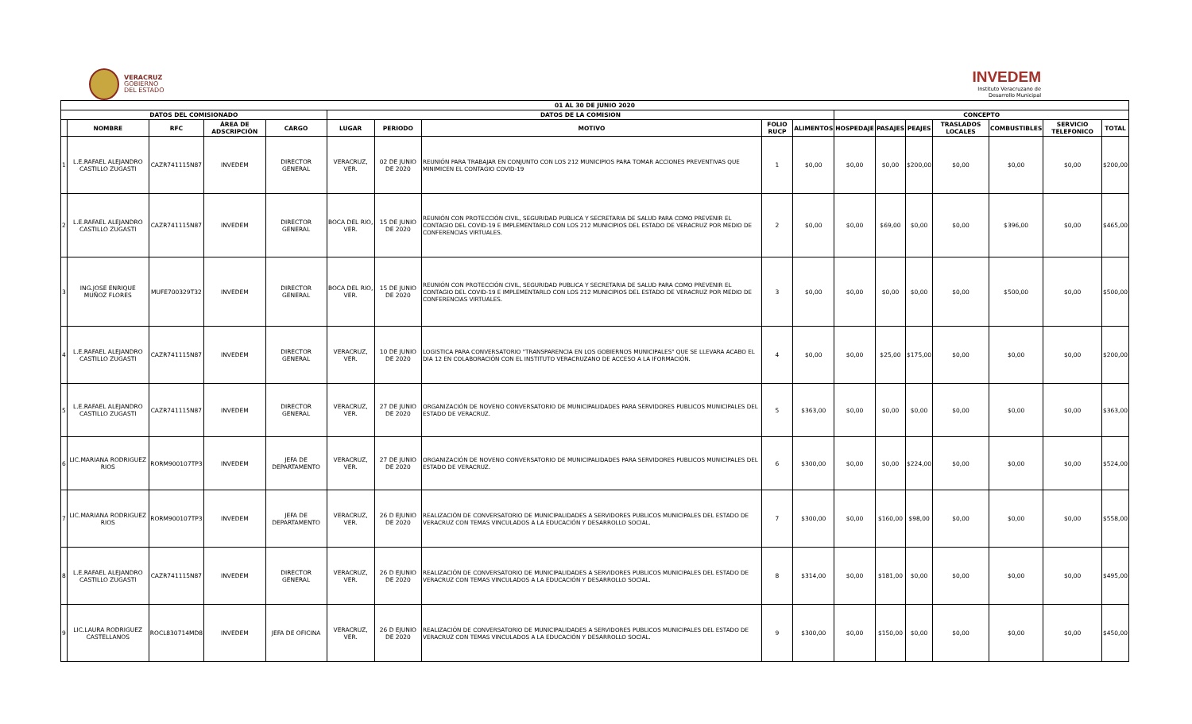VERACRUZ
GOBIERNO
DEL ESTADO
INVEDEM
Instituto Veracruzano de
Desarrollo Municipal
| 01 AL 30 DE JUNIO 2020 | | | | | | | | | | | | | | | | |
| --- | --- | --- | --- | --- | --- | --- | --- | --- | --- | --- | --- | --- | --- | --- | --- | --- |
| DATOS DEL COMISIONADO | | | | | DATOS DE LA COMISION | | | | | CONCEPTO | | | | | | |
| | NOMBRE | RFC | ÁREA DE ADSCRIPCIÓN | CARGO | LUGAR | PERIODO | MOTIVO | FOLIO RUCP | ALIMENTOS | HOSPEDAJE | PASAJES | PEAJES | TRASLADOS LOCALES | COMBUSTIBLES | SERVICIO TELEFONICO | TOTAL |
| 1 | L.E.RAFAEL ALEJANDRO CASTILLO ZUGASTI | CAZR741115N87 | INVEDEM | DIRECTOR GENERAL | VERACRUZ, VER. | 02 DE JUNIO DE 2020 | REUNIÓN PARA TRABAJAR EN CONJUNTO CON LOS 212 MUNICIPIOS PARA TOMAR ACCIONES PREVENTIVAS QUE MINIMICEN EL CONTAGIO COVID-19 | 1 | $0,00 | $0,00 | $0,00 | $200,00 | $0,00 | $0,00 | $0,00 | $200,00 |
| 2 | L.E.RAFAEL ALEJANDRO CASTILLO ZUGASTI | CAZR741115N87 | INVEDEM | DIRECTOR GENERAL | BOCA DEL RIO, VER. | 15 DE JUNIO DE 2020 | REUNIÓN CON PROTECCIÓN CIVIL, SEGURIDAD PUBLICA Y SECRETARIA DE SALUD PARA COMO PREVENIR EL CONTAGIO DEL COVID-19 E IMPLEMENTARLO CON LOS 212 MUNICIPIOS DEL ESTADO DE VERACRUZ POR MEDIO DE CONFERENCIAS VIRTUALES. | 2 | $0,00 | $0,00 | $69,00 | $0,00 | $0,00 | $396,00 | $0,00 | $465,00 |
| 3 | ING.JOSE ENRIQUE MUÑOZ FLORES | MUFE700329T32 | INVEDEM | DIRECTOR GENERAL | BOCA DEL RIO, VER. | 15 DE JUNIO DE 2020 | REUNIÓN CON PROTECCIÓN CIVIL, SEGURIDAD PUBLICA Y SECRETARIA DE SALUD PARA COMO PREVENIR EL CONTAGIO DEL COVID-19 E IMPLEMENTARLO CON LOS 212 MUNICIPIOS DEL ESTADO DE VERACRUZ POR MEDIO DE CONFERENCIAS VIRTUALES. | 3 | $0,00 | $0,00 | $0,00 | $0,00 | $0,00 | $500,00 | $0,00 | $500,00 |
| 4 | L.E.RAFAEL ALEJANDRO CASTILLO ZUGASTI | CAZR741115N87 | INVEDEM | DIRECTOR GENERAL | VERACRUZ, VER. | 10 DE JUNIO DE 2020 | LOGISTICA PARA CONVERSATORIO "TRANSPARENCIA EN LOS GOBIERNOS MUNICIPALES" QUE SE LLEVARA ACABO EL DIA 12 EN COLABORACIÓN CON EL INSTITUTO VERACRUZANO DE ACCESO A LA IFORMACIÓN. | 4 | $0,00 | $0,00 | $25,00 | $175,00 | $0,00 | $0,00 | $0,00 | $200,00 |
| 5 | L.E.RAFAEL ALEJANDRO CASTILLO ZUGASTI | CAZR741115N87 | INVEDEM | DIRECTOR GENERAL | VERACRUZ, VER. | 27 DE JUNIO DE 2020 | ORGANIZACIÓN DE NOVENO CONVERSATORIO DE MUNICIPALIDADES PARA SERVIDORES PUBLICOS MUNICIPALES DEL ESTADO DE VERACRUZ. | 5 | $363,00 | $0,00 | $0,00 | $0,00 | $0,00 | $0,00 | $0,00 | $363,00 |
| 6 | LIC.MARIANA RODRIGUEZ RIOS | RORM900107TP3 | INVEDEM | JEFA DE DEPARTAMENTO | VERACRUZ, VER. | 27 DE JUNIO DE 2020 | ORGANIZACIÓN DE NOVENO CONVERSATORIO DE MUNICIPALIDADES PARA SERVIDORES PUBLICOS MUNICIPALES DEL ESTADO DE VERACRUZ. | 6 | $300,00 | $0,00 | $0,00 | $224,00 | $0,00 | $0,00 | $0,00 | $524,00 |
| 7 | LIC.MARIANA RODRIGUEZ RIOS | RORM900107TP3 | INVEDEM | JEFA DE DEPARTAMENTO | VERACRUZ, VER. | 26 D EJUNIO DE 2020 | REALIZACIÓN DE CONVERSATORIO DE MUNICIPALIDADES A SERVIDORES PUBLICOS MUNICIPALES DEL ESTADO DE VERACRUZ CON TEMAS VINCULADOS A LA EDUCACIÓN Y DESARROLLO SOCIAL. | 7 | $300,00 | $0,00 | $160,00 | $98,00 | $0,00 | $0,00 | $0,00 | $558,00 |
| 8 | L.E.RAFAEL ALEJANDRO CASTILLO ZUGASTI | CAZR741115N87 | INVEDEM | DIRECTOR GENERAL | VERACRUZ, VER. | 26 D EJUNIO DE 2020 | REALIZACIÓN DE CONVERSATORIO DE MUNICIPALIDADES A SERVIDORES PUBLICOS MUNICIPALES DEL ESTADO DE VERACRUZ CON TEMAS VINCULADOS A LA EDUCACIÓN Y DESARROLLO SOCIAL. | 8 | $314,00 | $0,00 | $181,00 | $0,00 | $0,00 | $0,00 | $0,00 | $495,00 |
| 9 | LIC.LAURA RODRIGUEZ CASTELLANOS | ROCL830714MD8 | INVEDEM | JEFA DE OFICINA | VERACRUZ, VER. | 26 D EJUNIO DE 2020 | REALIZACIÓN DE CONVERSATORIO DE MUNICIPALIDADES A SERVIDORES PUBLICOS MUNICIPALES DEL ESTADO DE VERACRUZ CON TEMAS VINCULADOS A LA EDUCACIÓN Y DESARROLLO SOCIAL. | 9 | $300,00 | $0,00 | $150,00 | $0,00 | $0,00 | $0,00 | $0,00 | $450,00 |